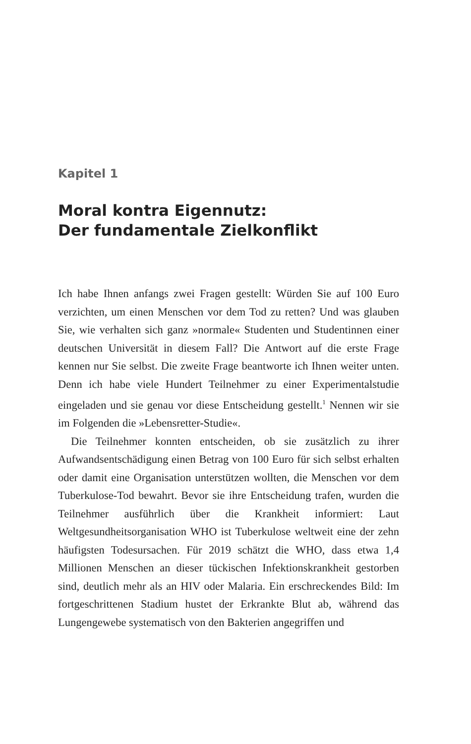Kapitel 1
Moral kontra Eigennutz:
Der fundamentale Zielkonflikt
Ich habe Ihnen anfangs zwei Fragen gestellt: Würden Sie auf 100 Euro verzichten, um einen Menschen vor dem Tod zu retten? Und was glauben Sie, wie verhalten sich ganz »normale« Studenten und Studentinnen einer deutschen Universität in diesem Fall? Die Antwort auf die erste Frage kennen nur Sie selbst. Die zweite Frage beantworte ich Ihnen weiter unten. Denn ich habe viele Hundert Teilnehmer zu einer Experimentalstudie eingeladen und sie genau vor diese Entscheidung gestellt.<sup>1</sup> Nennen wir sie im Folgenden die »Lebensretter-Studie«.
Die Teilnehmer konnten entscheiden, ob sie zusätzlich zu ihrer Aufwandsentschädigung einen Betrag von 100 Euro für sich selbst erhalten oder damit eine Organisation unterstützen wollten, die Menschen vor dem Tuberkulose-Tod bewahrt. Bevor sie ihre Entscheidung trafen, wurden die Teilnehmer ausführlich über die Krankheit informiert: Laut Weltgesundheitsorganisation WHO ist Tuberkulose weltweit eine der zehn häufigsten Todesursachen. Für 2019 schätzt die WHO, dass etwa 1,4 Millionen Menschen an dieser tückischen Infektionskrankheit gestorben sind, deutlich mehr als an HIV oder Malaria. Ein erschreckendes Bild: Im fortgeschrittenen Stadium hustet der Erkrankte Blut ab, während das Lungengewebe systematisch von den Bakterien angegriffen und